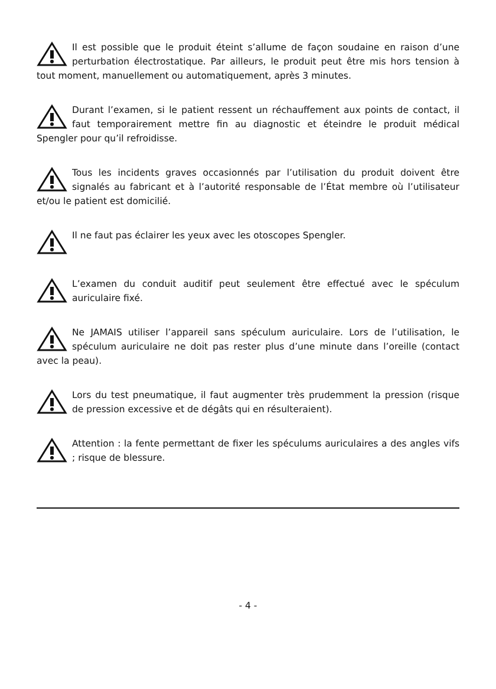Il est possible que le produit éteint s’allume de façon soudaine en raison d’une perturbation électrostatique. Par ailleurs, le produit peut être mis hors tension à tout moment, manuellement ou automatiquement, après 3 minutes.
Durant l’examen, si le patient ressent un réchauffement aux points de contact, il faut temporairement mettre fin au diagnostic et éteindre le produit médical Spengler pour qu’il refroidisse.
Tous les incidents graves occasionnés par l’utilisation du produit doivent être signalés au fabricant et à l’autorité responsable de l’État membre où l’utilisateur et/ou le patient est domicilié.
Il ne faut pas éclairer les yeux avec les otoscopes Spengler.
L’examen du conduit auditif peut seulement être effectué avec le spéculum auriculaire fixé.
Ne JAMAIS utiliser l’appareil sans spéculum auriculaire. Lors de l’utilisation, le spéculum auriculaire ne doit pas rester plus d’une minute dans l’oreille (contact avec la peau).
Lors du test pneumatique, il faut augmenter très prudemment la pression (risque de pression excessive et de dégâts qui en résulteraient).
Attention : la fente permettant de fixer les spéculums auriculaires a des angles vifs ; risque de blessure.
- 4 -